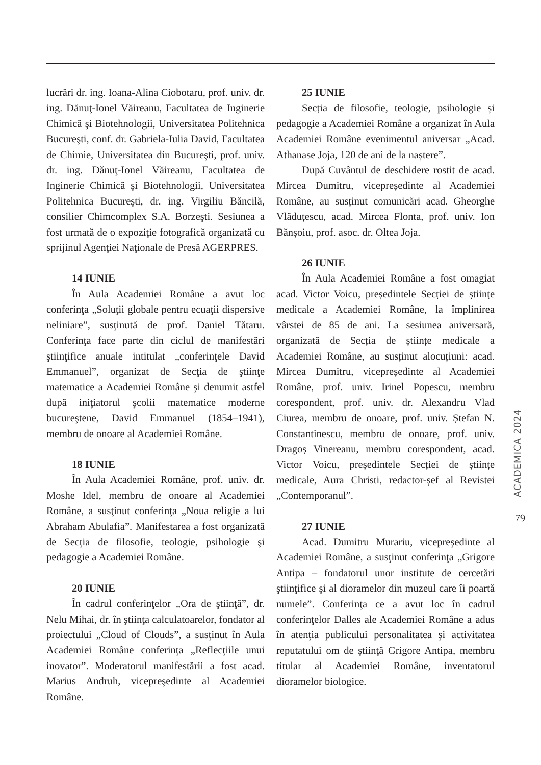lucrări dr. ing. Ioana-Alina Ciobotaru, prof. univ. dr. ing. Dănuţ-Ionel Văireanu, Facultatea de Inginerie Chimică şi Biotehnologii, Universitatea Politehnica Bucureşti, conf. dr. Gabriela-Iulia David, Facultatea de Chimie, Universitatea din Bucureşti, prof. univ. dr. ing. Dănuţ-Ionel Văireanu, Facultatea de Inginerie Chimică şi Biotehnologii, Universitatea Politehnica Bucureşti, dr. ing. Virgiliu Băncilă, consilier Chimcomplex S.A. Borzeşti. Sesiunea a fost urmată de o expoziţie fotografică organizată cu sprijinul Agenţiei Naţionale de Presă AGERPRES.
14 IUNIE
În Aula Academiei Române a avut loc conferinţa „Soluţii globale pentru ecuaţii dispersive neliniare”, susţinută de prof. Daniel Tătaru. Conferinţa face parte din ciclul de manifestări ştiinţifice anuale intitulat „conferinţele David Emmanuel”, organizat de Secţia de ştiinţe matematice a Academiei Române şi denumit astfel după iniţiatorul şcolii matematice moderne bucureştene, David Emmanuel (1854–1941), membru de onoare al Academiei Române.
18 IUNIE
În Aula Academiei Române, prof. univ. dr. Moshe Idel, membru de onoare al Academiei Române, a susţinut conferinţa „Noua religie a lui Abraham Abulafia”. Manifestarea a fost organizată de Secţia de filosofie, teologie, psihologie şi pedagogie a Academiei Române.
20 IUNIE
În cadrul conferinţelor „Ora de ştiinţă”, dr. Nelu Mihai, dr. în ştiinţa calculatoarelor, fondator al proiectului „Cloud of Clouds”, a susţinut în Aula Academiei Române conferinţa „Reflecţiile unui inovator”. Moderatorul manifestării a fost acad. Marius Andruh, vicepreşedinte al Academiei Române.
25 IUNIE
Secția de filosofie, teologie, psihologie și pedagogie a Academiei Române a organizat în Aula Academiei Române evenimentul aniversar „Acad. Athanase Joja, 120 de ani de la naștere”.
După Cuvântul de deschidere rostit de acad. Mircea Dumitru, vicepreședinte al Academiei Române, au susținut comunicări acad. Gheorghe Vlăduțescu, acad. Mircea Flonta, prof. univ. Ion Bănșoiu, prof. asoc. dr. Oltea Joja.
26 IUNIE
În Aula Academiei Române a fost omagiat acad. Victor Voicu, președintele Secției de științe medicale a Academiei Române, la împlinirea vârstei de 85 de ani. La sesiunea aniversară, organizată de Secția de științe medicale a Academiei Române, au susținut alocuțiuni: acad. Mircea Dumitru, vicepreședinte al Academiei Române, prof. univ. Irinel Popescu, membru corespondent, prof. univ. dr. Alexandru Vlad Ciurea, membru de onoare, prof. univ. Ștefan N. Constantinescu, membru de onoare, prof. univ. Dragoș Vinereanu, membru corespondent, acad. Victor Voicu, președintele Secției de științe medicale, Aura Christi, redactor-șef al Revistei „Contemporanul”.
27 IUNIE
Acad. Dumitru Murariu, vicepreşedinte al Academiei Române, a susţinut conferinţa „Grigore Antipa – fondatorul unor institute de cercetări ştiinţifice şi al dioramelor din muzeul care îi poartă numele”. Conferinţa ce a avut loc în cadrul conferinţelor Dalles ale Academiei Române a adus în atenţia publicului personalitatea şi activitatea reputatului om de ştiinţă Grigore Antipa, membru titular al Academiei Române, inventatorul dioramelor biologice.
ACADEMICA 2024
79